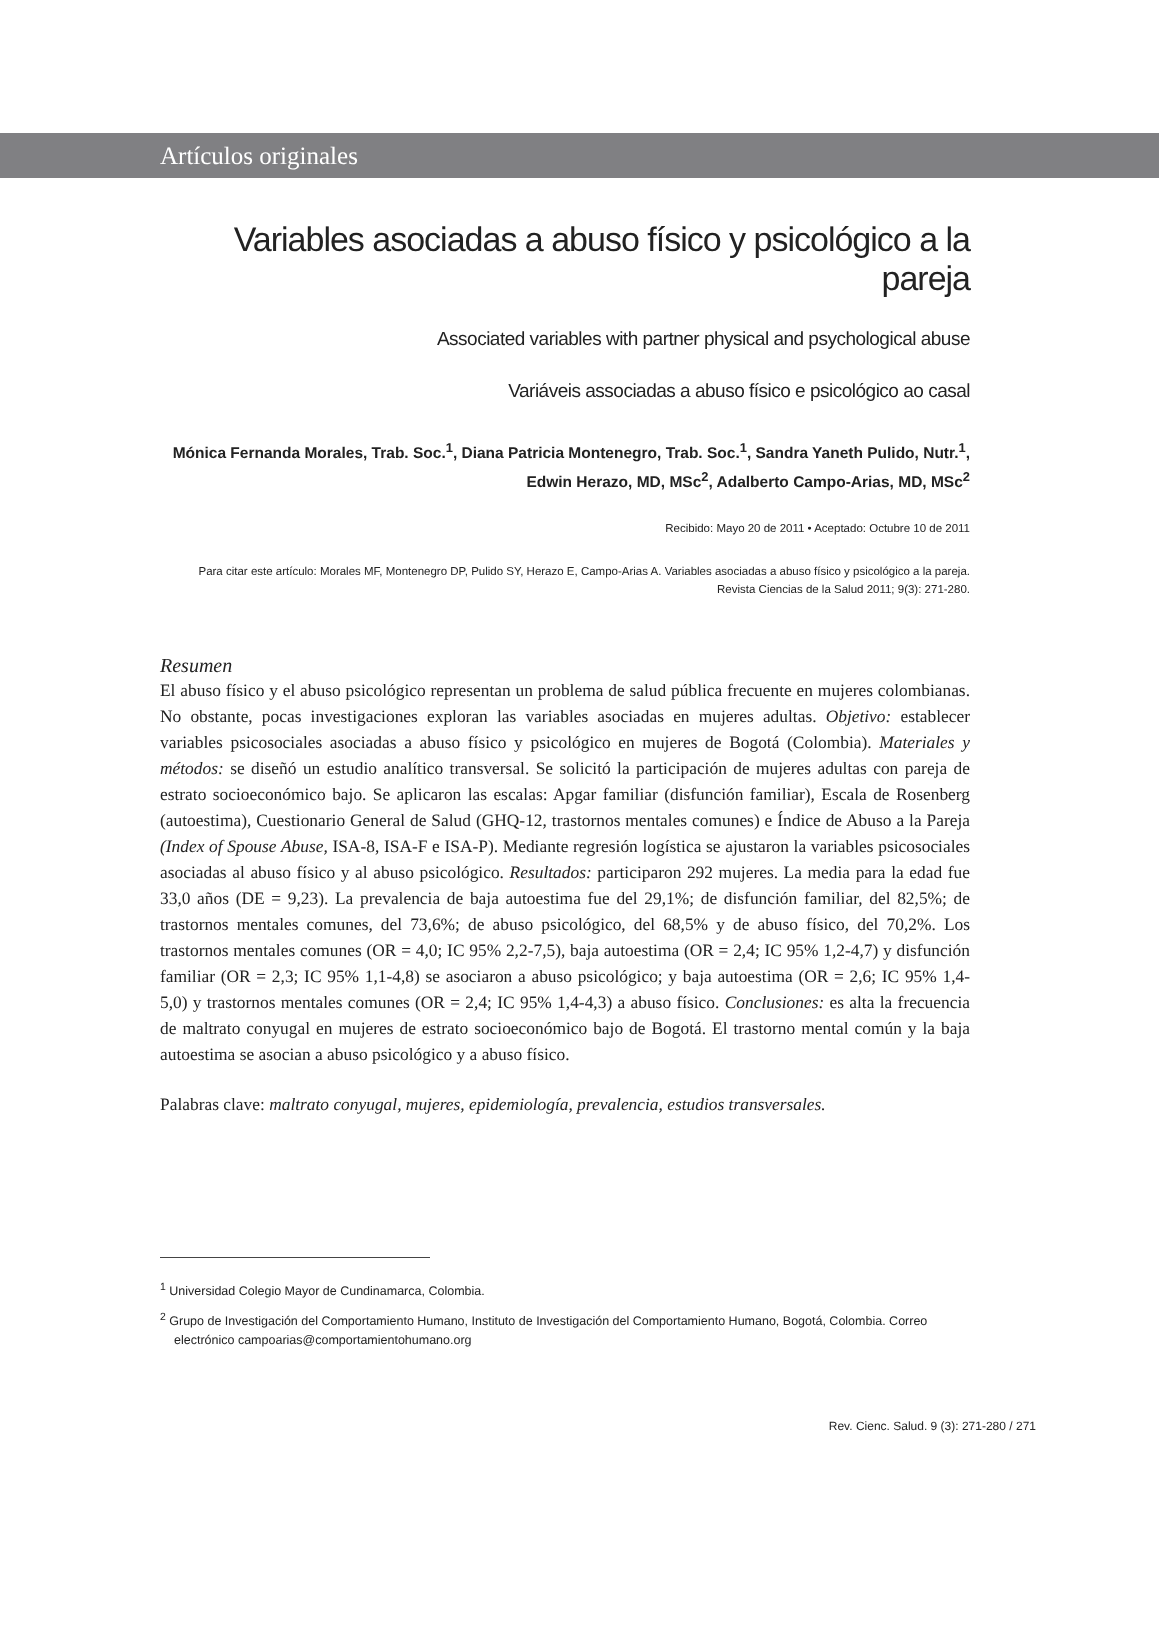Artículos originales
Variables asociadas a abuso físico y psicológico a la pareja
Associated variables with partner physical and psychological abuse
Variáveis associadas a abuso físico e psicológico ao casal
Mónica Fernanda Morales, Trab. Soc.<sup>1</sup>, Diana Patricia Montenegro, Trab. Soc.<sup>1</sup>, Sandra Yaneth Pulido, Nutr.<sup>1</sup>,
Edwin Herazo, MD, MSc<sup>2</sup>, Adalberto Campo-Arias, MD, MSc<sup>2</sup>
Recibido: Mayo 20 de 2011 • Aceptado: Octubre 10 de 2011
Para citar este artículo: Morales MF, Montenegro DP, Pulido SY, Herazo E, Campo-Arias A. Variables asociadas a abuso físico y psicológico a la pareja.
Revista Ciencias de la Salud 2011; 9(3): 271-280.
Resumen
El abuso físico y el abuso psicológico representan un problema de salud pública frecuente en mujeres colombianas. No obstante, pocas investigaciones exploran las variables asociadas en mujeres adultas. Objetivo: establecer variables psicosociales asociadas a abuso físico y psicológico en mujeres de Bogotá (Colombia). Materiales y métodos: se diseñó un estudio analítico transversal. Se solicitó la participación de mujeres adultas con pareja de estrato socioeconómico bajo. Se aplicaron las escalas: Apgar familiar (disfunción familiar), Escala de Rosenberg (autoestima), Cuestionario General de Salud (GHQ-12, trastornos mentales comunes) e Índice de Abuso a la Pareja (Index of Spouse Abuse, ISA-8, ISA-F e ISA-P). Mediante regresión logística se ajustaron la variables psicosociales asociadas al abuso físico y al abuso psicológico. Resultados: participaron 292 mujeres. La media para la edad fue 33,0 años (DE = 9,23). La prevalencia de baja autoestima fue del 29,1%; de disfunción familiar, del 82,5%; de trastornos mentales comunes, del 73,6%; de abuso psicológico, del 68,5% y de abuso físico, del 70,2%. Los trastornos mentales comunes (OR = 4,0; IC 95% 2,2-7,5), baja autoestima (OR = 2,4; IC 95% 1,2-4,7) y disfunción familiar (OR = 2,3; IC 95% 1,1-4,8) se asociaron a abuso psicológico; y baja autoestima (OR = 2,6; IC 95% 1,4-5,0) y trastornos mentales comunes (OR = 2,4; IC 95% 1,4-4,3) a abuso físico. Conclusiones: es alta la frecuencia de maltrato conyugal en mujeres de estrato socioeconómico bajo de Bogotá. El trastorno mental común y la baja autoestima se asocian a abuso psicológico y a abuso físico.
Palabras clave: maltrato conyugal, mujeres, epidemiología, prevalencia, estudios transversales.
<sup>1</sup> Universidad Colegio Mayor de Cundinamarca, Colombia.
<sup>2</sup> Grupo de Investigación del Comportamiento Humano, Instituto de Investigación del Comportamiento Humano, Bogotá, Colombia. Correo electrónico campoarias@comportamientohumano.org
Rev. Cienc. Salud. 9 (3): 271-280 / 271